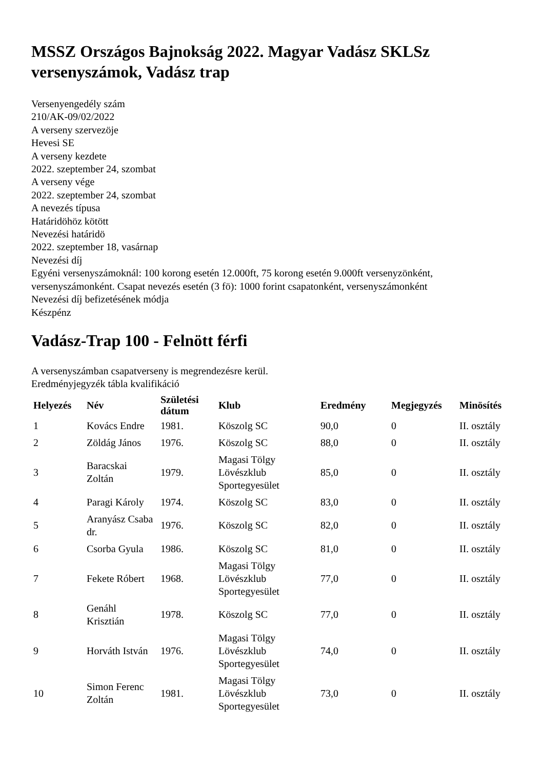MSSZ Országos Bajnokság 2022. Magyar Vadász SKLSz versenyszámok, Vadász trap
Versenyengedély szám
210/AK-09/02/2022
A verseny szervezöje
Hevesi SE
A verseny kezdete
2022. szeptember 24, szombat
A verseny vége
2022. szeptember 24, szombat
A nevezés típusa
Határidöhöz kötött
Nevezési határidö
2022. szeptember 18, vasárnap
Nevezési díj
Egyéni versenyszámoknál: 100 korong esetén 12.000ft, 75 korong esetén 9.000ft versenyzönként, versenyszámonként. Csapat nevezés esetén (3 fö): 1000 forint csapatonként, versenyszámonként
Nevezési díj befizetésének módja
Készpénz
Vadász-Trap 100 - Felnött férfi
A versenyszámban csapatverseny is megrendezésre kerül.
Eredményjegyzék tábla kvalifikáció
| Helyezés | Név | Születési dátum | Klub | Eredmény | Megjegyzés | Minösítés |
| --- | --- | --- | --- | --- | --- | --- |
| 1 | Kovács Endre | 1981. | Köszolg SC | 90,0 | 0 | II. osztály |
| 2 | Zöldág János | 1976. | Köszolg SC | 88,0 | 0 | II. osztály |
| 3 | Baracskai Zoltán | 1979. | Magasi Tölgy Lövészklub Sportegyesület | 85,0 | 0 | II. osztály |
| 4 | Paragi Károly | 1974. | Köszolg SC | 83,0 | 0 | II. osztály |
| 5 | Aranyász Csaba dr. | 1976. | Köszolg SC | 82,0 | 0 | II. osztály |
| 6 | Csorba Gyula | 1986. | Köszolg SC | 81,0 | 0 | II. osztály |
| 7 | Fekete Róbert | 1968. | Magasi Tölgy Lövészklub Sportegyesület | 77,0 | 0 | II. osztály |
| 8 | Genáhl Krisztián | 1978. | Köszolg SC | 77,0 | 0 | II. osztály |
| 9 | Horváth István | 1976. | Magasi Tölgy Lövészklub Sportegyesület | 74,0 | 0 | II. osztály |
| 10 | Simon Ferenc Zoltán | 1981. | Magasi Tölgy Lövészklub Sportegyesület | 73,0 | 0 | II. osztály |